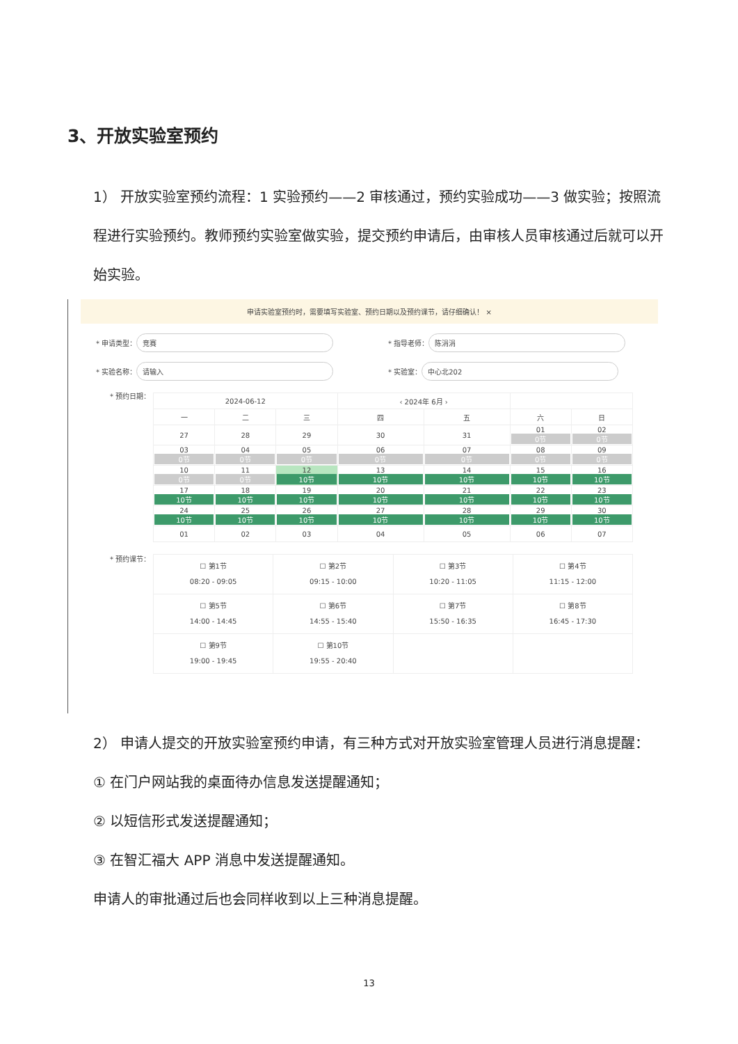3、开放实验室预约
1） 开放实验室预约流程：1 实验预约——2 审核通过，预约实验成功——3 做实验；按照流程进行实验预约。教师预约实验室做实验，提交预约申请后，由审核人员审核通过后就可以开始实验。
申请实验室预约时，需要填写实验室、预约日期以及预约课节，请仔细确认！ ×
* 申请类型： 竞赛
* 指导老师： 陈涓涓
* 实验名称： 请输入
* 实验室： 中心北202
* 预约日期：
| 2024-06-12 | | | ‹ 2024年 6月 › | | | |
| --- | --- | --- | --- | --- | --- | --- |
| 一 | 二 | 三 | 四 | 五 | 六 | 日 |
| 27 | 28 | 29 | 30 | 31 | 01 0节 | 02 0节 |
| 03 0节 | 04 0节 | 05 0节 | 06 0节 | 07 0节 | 08 0节 | 09 0节 |
| 10 0节 | 11 0节 | 12 10节 | 13 10节 | 14 10节 | 15 10节 | 16 10节 |
| 17 10节 | 18 10节 | 19 10节 | 20 10节 | 21 10节 | 22 10节 | 23 10节 |
| 24 10节 | 25 10节 | 26 10节 | 27 10节 | 28 10节 | 29 10节 | 30 10节 |
| 01 | 02 | 03 | 04 | 05 | 06 | 07 |
* 预约课节：
| ☐ 第1节 08:20 - 09:05 | ☐ 第2节 09:15 - 10:00 | ☐ 第3节 10:20 - 11:05 | ☐ 第4节 11:15 - 12:00 |
| ☐ 第5节 14:00 - 14:45 | ☐ 第6节 14:55 - 15:40 | ☐ 第7节 15:50 - 16:35 | ☐ 第8节 16:45 - 17:30 |
| ☐ 第9节 19:00 - 19:45 | ☐ 第10节 19:55 - 20:40 | | |
2） 申请人提交的开放实验室预约申请，有三种方式对开放实验室管理人员进行消息提醒：
① 在门户网站我的桌面待办信息发送提醒通知；
② 以短信形式发送提醒通知；
③ 在智汇福大 APP 消息中发送提醒通知。
申请人的审批通过后也会同样收到以上三种消息提醒。
13